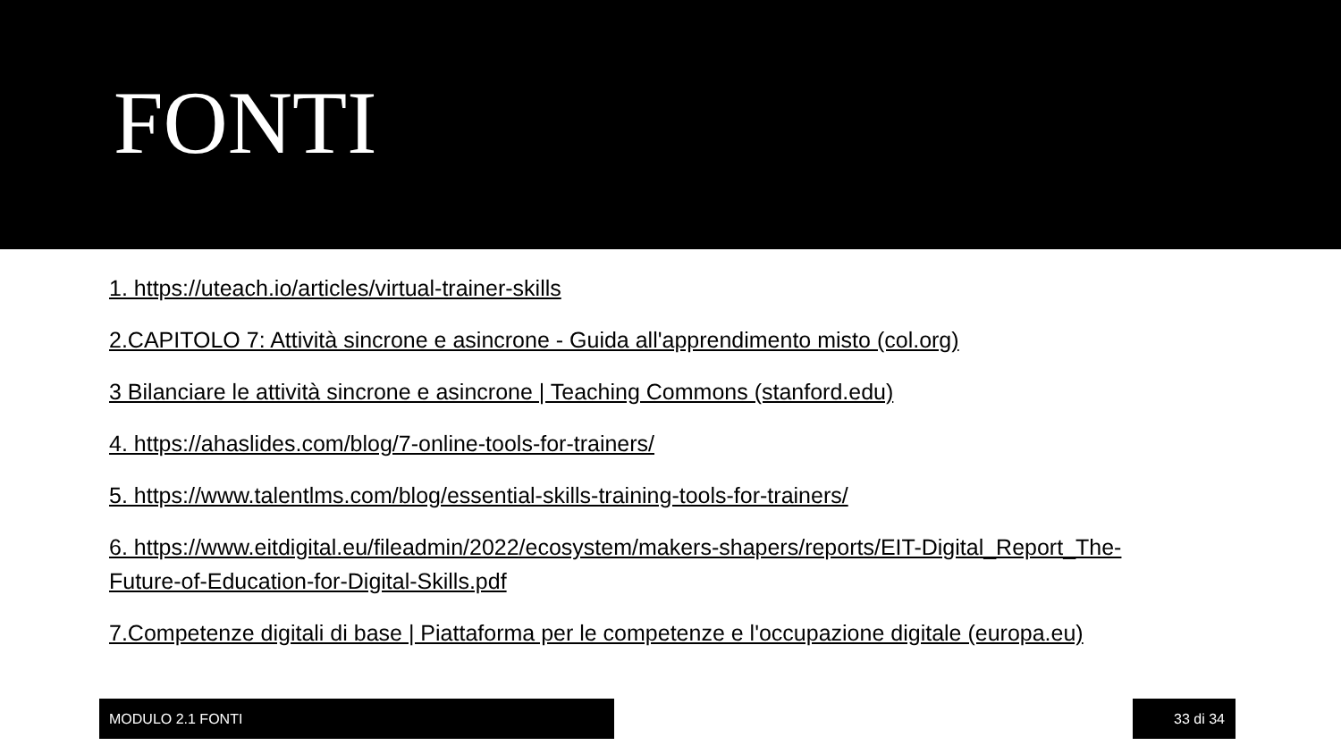FONTI
1. https://uteach.io/articles/virtual-trainer-skills
2.CAPITOLO 7: Attività sincrone e asincrone - Guida all'apprendimento misto (col.org)
3 Bilanciare le attività sincrone e asincrone | Teaching Commons (stanford.edu)
4. https://ahaslides.com/blog/7-online-tools-for-trainers/
5. https://www.talentlms.com/blog/essential-skills-training-tools-for-trainers/
6. https://www.eitdigital.eu/fileadmin/2022/ecosystem/makers-shapers/reports/EIT-Digital_Report_The-Future-of-Education-for-Digital-Skills.pdf
7.Competenze digitali di base | Piattaforma per le competenze e l'occupazione digitale (europa.eu)
MODULO 2.1 FONTI 33 di 34